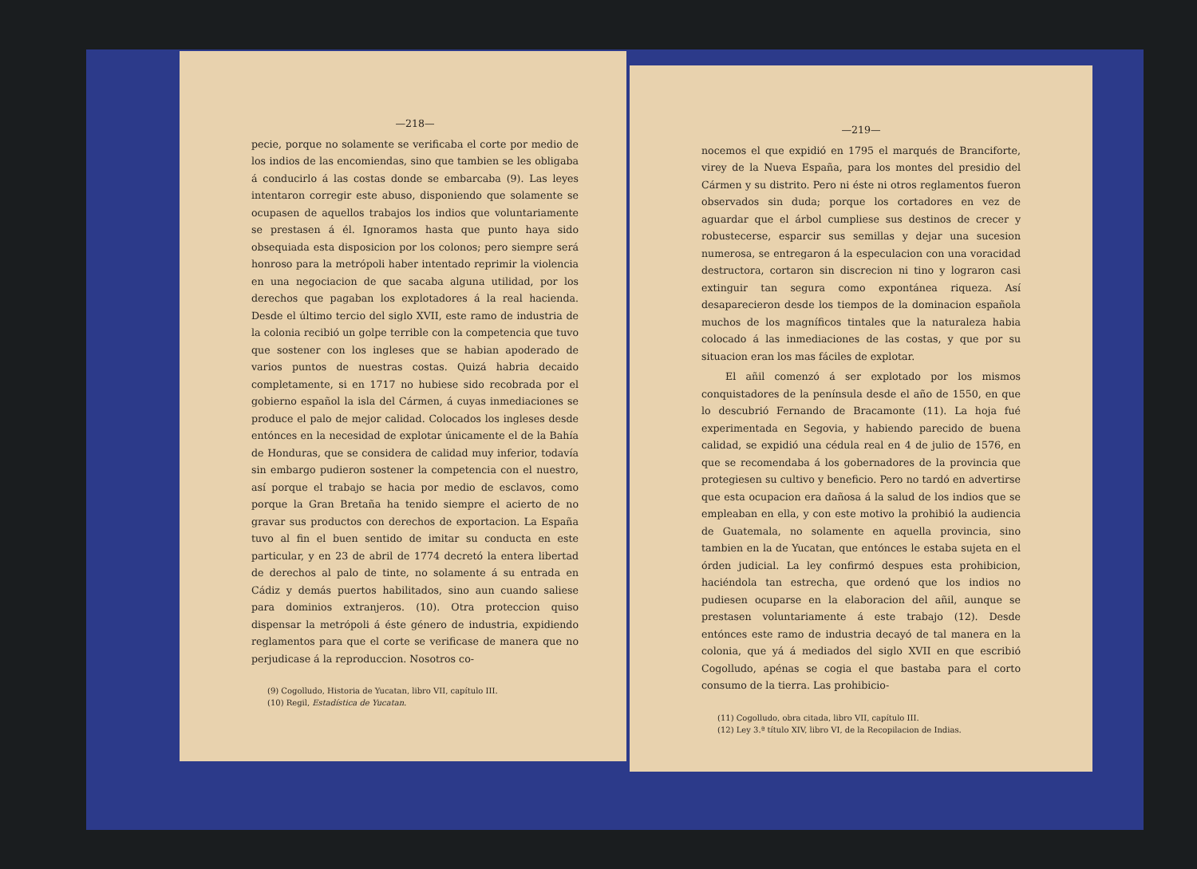—218—
pecie, porque no solamente se verificaba el corte por medio de los indios de las encomiendas, sino que tambien se les obligaba á conducirlo á las costas donde se embarcaba (9). Las leyes intentaron corregir este abuso, disponiendo que solamente se ocupasen de aquellos trabajos los indios que voluntariamente se prestasen á él. Ignoramos hasta que punto haya sido obsequiada esta disposicion por los colonos; pero siempre será honroso para la metrópoli haber intentado reprimir la violencia en una negociacion de que sacaba alguna utilidad, por los derechos que pagaban los explotadores á la real hacienda. Desde el último tercio del siglo XVII, este ramo de industria de la colonia recibió un golpe terrible con la competencia que tuvo que sostener con los ingleses que se habian apoderado de varios puntos de nuestras costas. Quizá habria decaido completamente, si en 1717 no hubiese sido recobrada por el gobierno español la isla del Cármen, á cuyas inmediaciones se produce el palo de mejor calidad. Colocados los ingleses desde entónces en la necesidad de explotar únicamente el de la Bahía de Honduras, que se considera de calidad muy inferior, todavía sin embargo pudieron sostener la competencia con el nuestro, así porque el trabajo se hacia por medio de esclavos, como porque la Gran Bretaña ha tenido siempre el acierto de no gravar sus productos con derechos de exportacion. La España tuvo al fin el buen sentido de imitar su conducta en este particular, y en 23 de abril de 1774 decretó la entera libertad de derechos al palo de tinte, no solamente á su entrada en Cádiz y demás puertos habilitados, sino aun cuando saliese para dominios extranjeros. (10). Otra proteccion quiso dispensar la metrópoli á éste género de industria, expidiendo reglamentos para que el corte se verificase de manera que no perjudicase á la reproduccion. Nosotros co-
(9) Cogolludo, Historia de Yucatan, libro VII, capítulo III.
(10) Regil, Estadística de Yucatan.
—219—
nocemos el que expidió en 1795 el marqués de Branciforte, virey de la Nueva España, para los montes del presidio del Cármen y su distrito. Pero ni éste ni otros reglamentos fueron observados sin duda; porque los cortadores en vez de aguardar que el árbol cumpliese sus destinos de crecer y robustecerse, esparcir sus semillas y dejar una sucesion numerosa, se entregaron á la especulacion con una voracidad destructora, cortaron sin discrecion ni tino y lograron casi extinguir tan segura como expontánea riqueza. Así desaparecieron desde los tiempos de la dominacion española muchos de los magníficos tintales que la naturaleza habia colocado á las inmediaciones de las costas, y que por su situacion eran los mas fáciles de explotar.
El añil comenzó á ser explotado por los mismos conquistadores de la península desde el año de 1550, en que lo descubrió Fernando de Bracamonte (11). La hoja fué experimentada en Segovia, y habiendo parecido de buena calidad, se expidió una cédula real en 4 de julio de 1576, en que se recomendaba á los gobernadores de la provincia que protegiesen su cultivo y beneficio. Pero no tardó en advertirse que esta ocupacion era dañosa á la salud de los indios que se empleaban en ella, y con este motivo la prohibió la audiencia de Guatemala, no solamente en aquella provincia, sino tambien en la de Yucatan, que entónces le estaba sujeta en el órden judicial. La ley confirmó despues esta prohibicion, haciéndola tan estrecha, que ordenó que los indios no pudiesen ocuparse en la elaboracion del añil, aunque se prestasen voluntariamente á este trabajo (12). Desde entónces este ramo de industria decayó de tal manera en la colonia, que yá á mediados del siglo XVII en que escribió Cogolludo, apénas se cogia el que bastaba para el corto consumo de la tierra. Las prohibicio-
(11) Cogolludo, obra citada, libro VII, capítulo III.
(12) Ley 3.ª título XIV, libro VI, de la Recopilacion de Indias.